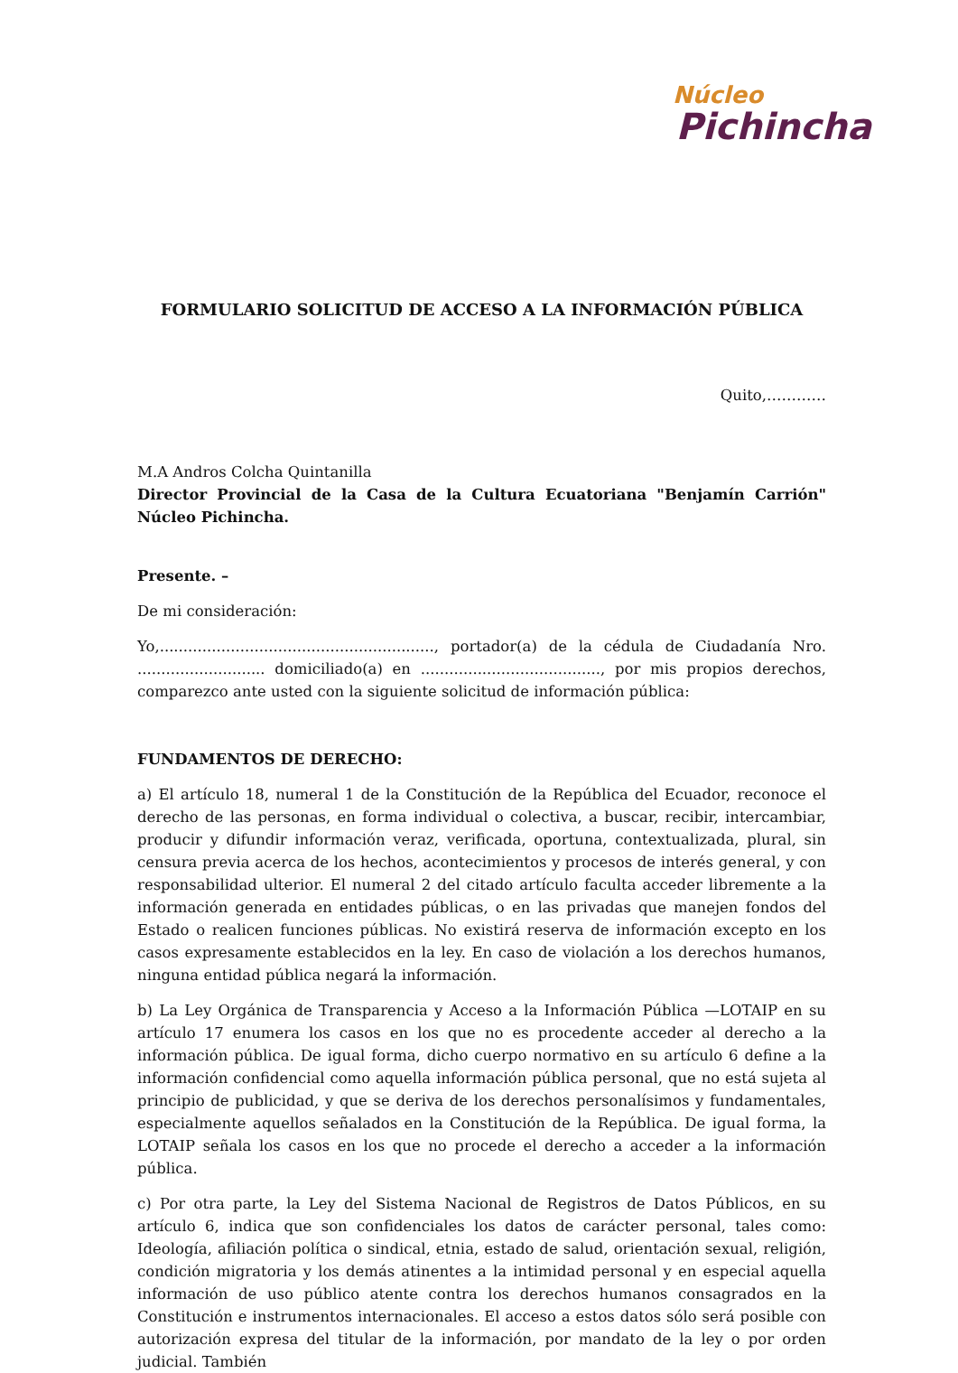Núcleo
Pichincha
FORMULARIO SOLICITUD DE ACCESO A LA INFORMACIÓN PÚBLICA
Quito,…………
M.A Andros Colcha Quintanilla
Director Provincial de la Casa de la Cultura Ecuatoriana "Benjamín Carrión" Núcleo Pichincha.
Presente. –
De mi consideración:
Yo,.........................................................., portador(a) de la cédula de Ciudadanía Nro. ........................... domiciliado(a) en ......................................, por mis propios derechos, comparezco ante usted con la siguiente solicitud de información pública:
FUNDAMENTOS DE DERECHO:
a) El artículo 18, numeral 1 de la Constitución de la República del Ecuador, reconoce el derecho de las personas, en forma individual o colectiva, a buscar, recibir, intercambiar, producir y difundir información veraz, verificada, oportuna, contextualizada, plural, sin censura previa acerca de los hechos, acontecimientos y procesos de interés general, y con responsabilidad ulterior. El numeral 2 del citado artículo faculta acceder libremente a la información generada en entidades públicas, o en las privadas que manejen fondos del Estado o realicen funciones públicas. No existirá reserva de información excepto en los casos expresamente establecidos en la ley. En caso de violación a los derechos humanos, ninguna entidad pública negará la información.
b) La Ley Orgánica de Transparencia y Acceso a la Información Pública —LOTAIP en su artículo 17 enumera los casos en los que no es procedente acceder al derecho a la información pública. De igual forma, dicho cuerpo normativo en su artículo 6 define a la información confidencial como aquella información pública personal, que no está sujeta al principio de publicidad, y que se deriva de los derechos personalísimos y fundamentales, especialmente aquellos señalados en la Constitución de la República. De igual forma, la LOTAIP señala los casos en los que no procede el derecho a acceder a la información pública.
c) Por otra parte, la Ley del Sistema Nacional de Registros de Datos Públicos, en su artículo 6, indica que son confidenciales los datos de carácter personal, tales como: Ideología, afiliación política o sindical, etnia, estado de salud, orientación sexual, religión, condición migratoria y los demás atinentes a la intimidad personal y en especial aquella información de uso público atente contra los derechos humanos consagrados en la Constitución e instrumentos internacionales. El acceso a estos datos sólo será posible con autorización expresa del titular de la información, por mandato de la ley o por orden judicial. También